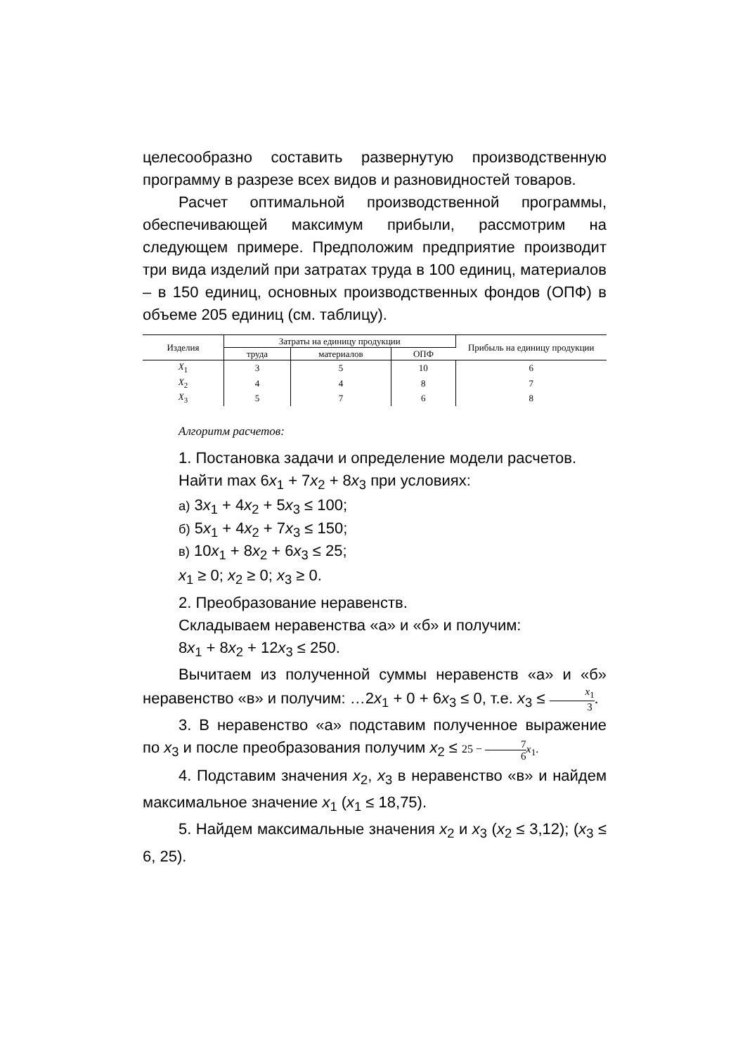целесообразно составить развернутую производственную программу в разрезе всех видов и разновидностей товаров.
Расчет оптимальной производственной программы, обеспечивающей максимум прибыли, рассмотрим на следующем примере. Предположим предприятие производит три вида изделий при затратах труда в 100 единиц, материалов – в 150 единиц, основных производственных фондов (ОПФ) в объеме 205 единиц (см. таблицу).
| Изделия | Затраты на единицу продукции | | | Прибыль на единицу продукции |
| --- | --- | --- | --- | --- |
| | труда | материалов | ОПФ | |
| X<sub>1</sub> | 3 | 5 | 10 | 6 |
| X<sub>2</sub> | 4 | 4 | 8 | 7 |
| X<sub>3</sub> | 5 | 7 | 6 | 8 |
Алгоритм расчетов:
1. Постановка задачи и определение модели расчетов.
Найти max 6x<sub>1</sub> + 7x<sub>2</sub> + 8x<sub>3</sub> при условиях:
а) 3x<sub>1</sub> + 4x<sub>2</sub> + 5x<sub>3</sub> ≤ 100;
б) 5x<sub>1</sub> + 4x<sub>2</sub> + 7x<sub>3</sub> ≤ 150;
в) 10x<sub>1</sub> + 8x<sub>2</sub> + 6x<sub>3</sub> ≤ 25;
x<sub>1</sub> ≥ 0; x<sub>2</sub> ≥ 0; x<sub>3</sub> ≥ 0.
2. Преобразование неравенств.
Складываем неравенства «а» и «б» и получим:
8x<sub>1</sub> + 8x<sub>2</sub> + 12x<sub>3</sub> ≤ 250.
Вычитаем из полученной суммы неравенств «а» и «б» неравенство «в» и получим: …2x<sub>1</sub> + 0 + 6x<sub>3</sub> ≤ 0, т.е. x<sub>3</sub> ≤ x<sub>1</sub> 3.
3. В неравенство «а» подставим полученное выражение по x<sub>3</sub> и после преобразования получим x<sub>2</sub> ≤ 25 − 7 6 x<sub>1</sub>.
4. Подставим значения x<sub>2</sub>, x<sub>3</sub> в неравенство «в» и найдем максимальное значение x<sub>1</sub> (x<sub>1</sub> ≤ 18,75).
5. Найдем максимальные значения x<sub>2</sub> и x<sub>3</sub> (x<sub>2</sub> ≤ 3,12); (x<sub>3</sub> ≤ 6, 25).